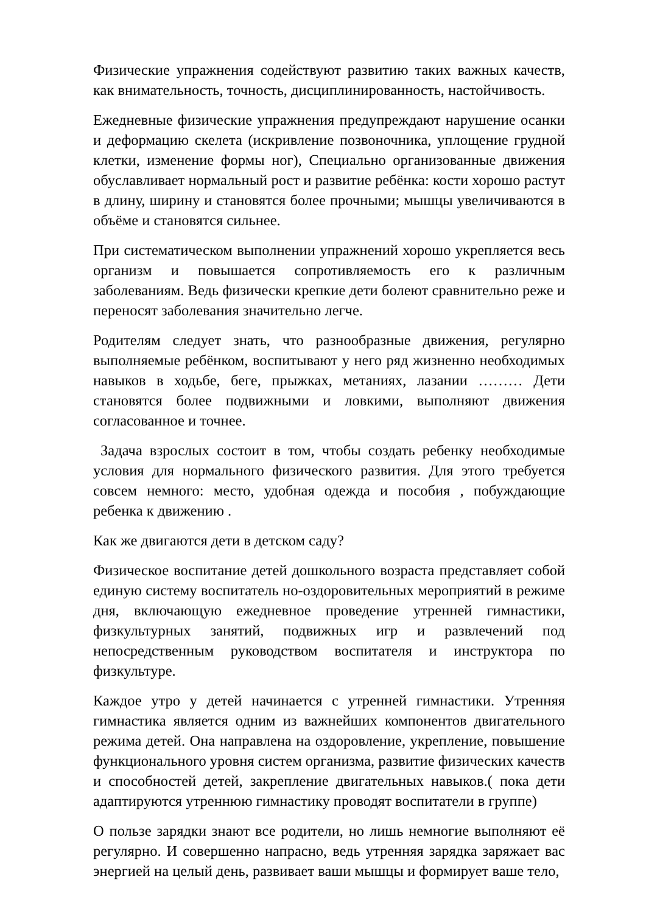Физические упражнения содействуют развитию таких важных качеств, как внимательность, точность, дисциплинированность, настойчивость.
Ежедневные физические упражнения предупреждают нарушение осанки и деформацию скелета (искривление позвоночника, уплощение грудной клетки, изменение формы ног), Специально организованные движения обуславливает нормальный рост и развитие ребёнка: кости хорошо растут в длину, ширину и становятся более прочными; мышцы увеличиваются в объёме и становятся сильнее.
При систематическом выполнении упражнений хорошо укрепляется весь организм и повышается сопротивляемость его к различным заболеваниям. Ведь физически крепкие дети болеют сравнительно реже и переносят заболевания значительно легче.
Родителям следует знать, что разнообразные движения, регулярно выполняемые ребёнком, воспитывают у него ряд жизненно необходимых навыков в ходьбе, беге, прыжках, метаниях, лазании ……… Дети становятся более подвижными и ловкими, выполняют движения согласованное и точнее.
Задача взрослых состоит в том, чтобы создать ребенку необходимые условия для нормального физического развития. Для этого требуется совсем немного: место, удобная одежда и пособия , побуждающие ребенка к движению .
Как же двигаются дети в детском саду?
Физическое воспитание детей дошкольного возраста представляет собой единую систему воспитатель но-оздоровительных мероприятий в режиме дня, включающую ежедневное проведение утренней гимнастики, физкультурных занятий, подвижных игр и развлечений под непосредственным руководством воспитателя и инструктора по физкультуре.
Каждое утро у детей начинается с утренней гимнастики. Утренняя гимнастика является одним из важнейших компонентов двигательного режима детей. Она направлена на оздоровление, укрепление, повышение функционального уровня систем организма, развитие физических качеств и способностей детей, закрепление двигательных навыков.( пока дети адаптируются утреннюю гимнастику проводят воспитатели в группе)
О пользе зарядки знают все родители, но лишь немногие выполняют её регулярно. И совершенно напрасно, ведь утренняя зарядка заряжает вас энергией на целый день, развивает ваши мышцы и формирует ваше тело,